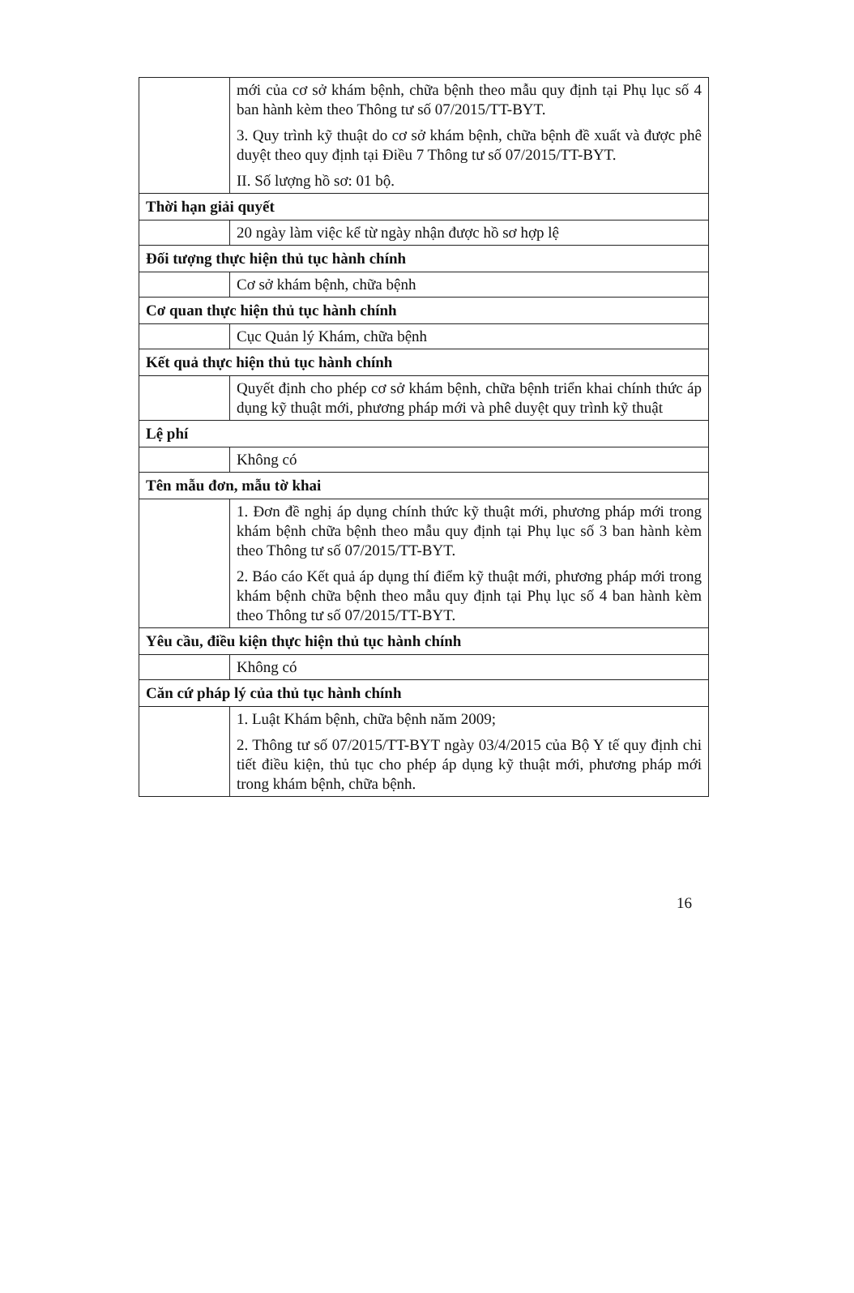| | mới của cơ sở khám bệnh, chữa bệnh theo mẫu quy định tại Phụ lục số 4 ban hành kèm theo Thông tư số 07/2015/TT-BYT. 3. Quy trình kỹ thuật do cơ sở khám bệnh, chữa bệnh đề xuất và được phê duyệt theo quy định tại Điều 7 Thông tư số 07/2015/TT-BYT. II. Số lượng hồ sơ: 01 bộ. |
| Thời hạn giải quyết | |
| | 20 ngày làm việc kể từ ngày nhận được hồ sơ hợp lệ |
| Đối tượng thực hiện thủ tục hành chính | |
| | Cơ sở khám bệnh, chữa bệnh |
| Cơ quan thực hiện thủ tục hành chính | |
| | Cục Quản lý Khám, chữa bệnh |
| Kết quả thực hiện thủ tục hành chính | |
| | Quyết định cho phép cơ sở khám bệnh, chữa bệnh triển khai chính thức áp dụng kỹ thuật mới, phương pháp mới và phê duyệt quy trình kỹ thuật |
| Lệ phí | |
| | Không có |
| Tên mẫu đơn, mẫu tờ khai | |
| | 1. Đơn đề nghị áp dụng chính thức kỹ thuật mới, phương pháp mới trong khám bệnh chữa bệnh theo mẫu quy định tại Phụ lục số 3 ban hành kèm theo Thông tư số 07/2015/TT-BYT. 2. Báo cáo Kết quả áp dụng thí điểm kỹ thuật mới, phương pháp mới trong khám bệnh chữa bệnh theo mẫu quy định tại Phụ lục số 4 ban hành kèm theo Thông tư số 07/2015/TT-BYT. |
| Yêu cầu, điều kiện thực hiện thủ tục hành chính | |
| | Không có |
| Căn cứ pháp lý của thủ tục hành chính | |
| | 1. Luật Khám bệnh, chữa bệnh năm 2009; 2. Thông tư số 07/2015/TT-BYT ngày 03/4/2015 của Bộ Y tế quy định chi tiết điều kiện, thủ tục cho phép áp dụng kỹ thuật mới, phương pháp mới trong khám bệnh, chữa bệnh. |
16